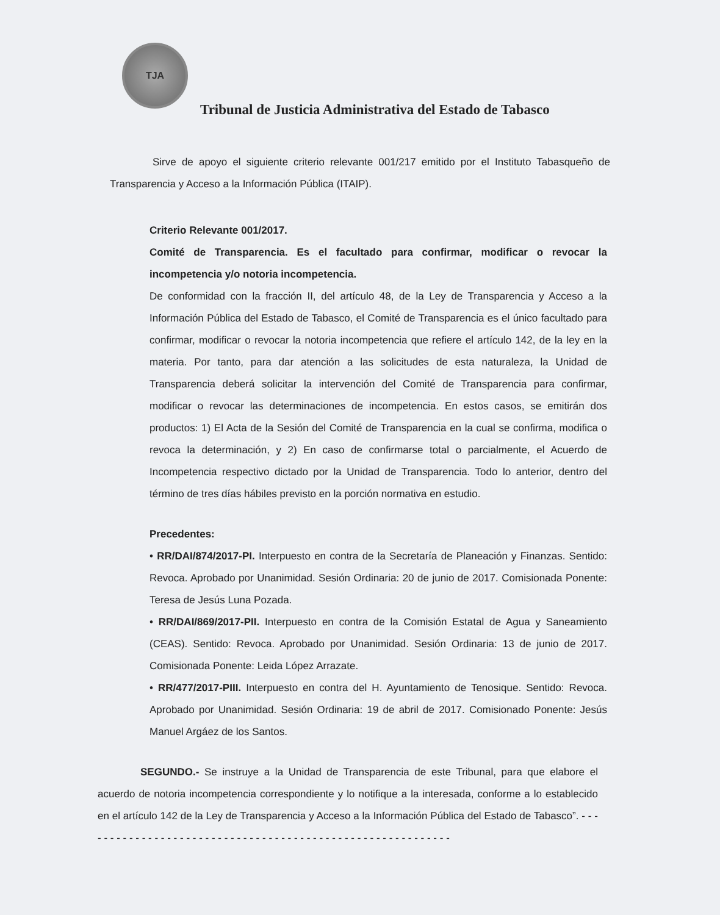TJA
Tribunal de Justicia Administrativa del Estado de Tabasco
Sirve de apoyo el siguiente criterio relevante 001/217 emitido por el Instituto Tabasqueño de Transparencia y Acceso a la Información Pública (ITAIP).
Criterio Relevante 001/2017.
Comité de Transparencia. Es el facultado para confirmar, modificar o revocar la incompetencia y/o notoria incompetencia.
De conformidad con la fracción II, del artículo 48, de la Ley de Transparencia y Acceso a la Información Pública del Estado de Tabasco, el Comité de Transparencia es el único facultado para confirmar, modificar o revocar la notoria incompetencia que refiere el artículo 142, de la ley en la materia. Por tanto, para dar atención a las solicitudes de esta naturaleza, la Unidad de Transparencia deberá solicitar la intervención del Comité de Transparencia para confirmar, modificar o revocar las determinaciones de incompetencia. En estos casos, se emitirán dos productos: 1) El Acta de la Sesión del Comité de Transparencia en la cual se confirma, modifica o revoca la determinación, y 2) En caso de confirmarse total o parcialmente, el Acuerdo de Incompetencia respectivo dictado por la Unidad de Transparencia. Todo lo anterior, dentro del término de tres días hábiles previsto en la porción normativa en estudio.
Precedentes:
• RR/DAI/874/2017-PI. Interpuesto en contra de la Secretaría de Planeación y Finanzas. Sentido: Revoca. Aprobado por Unanimidad. Sesión Ordinaria: 20 de junio de 2017. Comisionada Ponente: Teresa de Jesús Luna Pozada.
• RR/DAI/869/2017-PII. Interpuesto en contra de la Comisión Estatal de Agua y Saneamiento (CEAS). Sentido: Revoca. Aprobado por Unanimidad. Sesión Ordinaria: 13 de junio de 2017. Comisionada Ponente: Leida López Arrazate.
• RR/477/2017-PIII. Interpuesto en contra del H. Ayuntamiento de Tenosique. Sentido: Revoca. Aprobado por Unanimidad. Sesión Ordinaria: 19 de abril de 2017. Comisionado Ponente: Jesús Manuel Argáez de los Santos.
SEGUNDO.- Se instruye a la Unidad de Transparencia de este Tribunal, para que elabore el acuerdo de notoria incompetencia correspondiente y lo notifique a la interesada, conforme a lo establecido en el artículo 142 de la Ley de Transparencia y Acceso a la Información Pública del Estado de Tabasco”. - - - - - - - - - - - - - - - - - - - - - - - - - - - - - - - - - - - - - - - - - - - - - - - - - - - - - - - - - - -